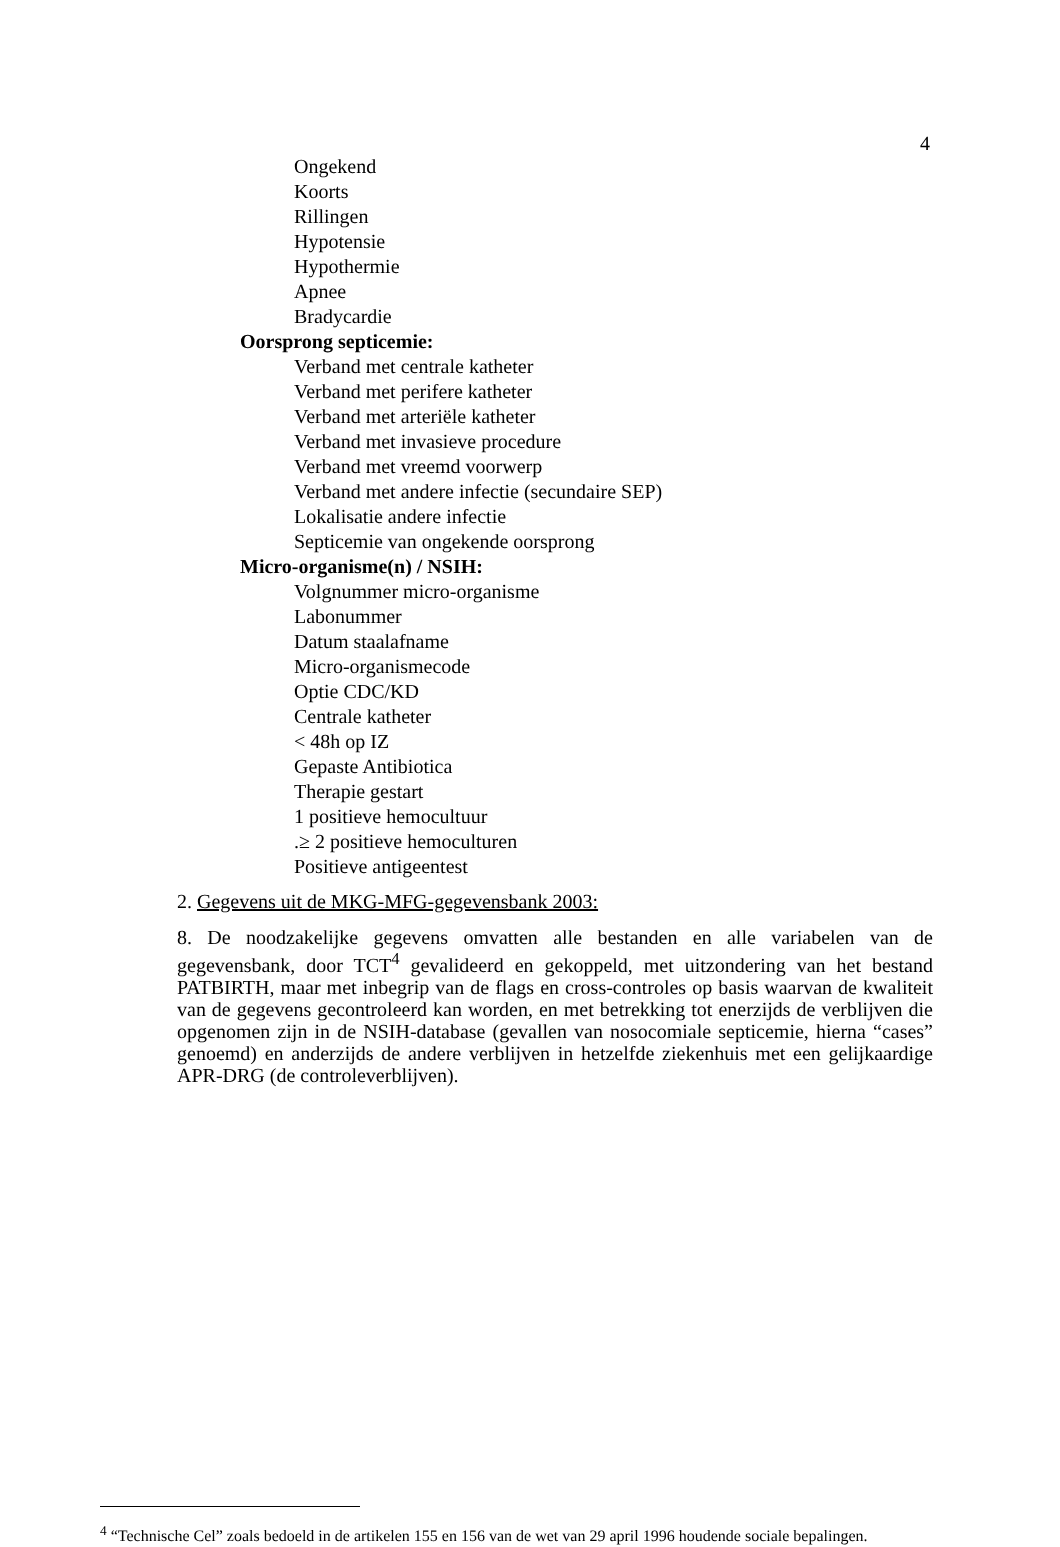4
Ongekend
Koorts
Rillingen
Hypotensie
Hypothermie
Apnee
Bradycardie
Oorsprong septicemie:
Verband met centrale katheter
Verband met perifere katheter
Verband met arteriële katheter
Verband met invasieve procedure
Verband met vreemd voorwerp
Verband met andere infectie (secundaire SEP)
Lokalisatie andere infectie
Septicemie van ongekende oorsprong
Micro-organisme(n) / NSIH:
Volgnummer micro-organisme
Labonummer
Datum staalafname
Micro-organismecode
Optie CDC/KD
Centrale katheter
< 48h op IZ
Gepaste Antibiotica
Therapie gestart
1 positieve hemocultuur
.≥ 2 positieve hemoculturen
Positieve antigeentest
2. Gegevens uit de MKG-MFG-gegevensbank 2003:
8. De noodzakelijke gegevens omvatten alle bestanden en alle variabelen van de gegevensbank, door TCT<sup>4</sup> gevalideerd en gekoppeld, met uitzondering van het bestand PATBIRTH, maar met inbegrip van de flags en cross-controles op basis waarvan de kwaliteit van de gegevens gecontroleerd kan worden, en met betrekking tot enerzijds de verblijven die opgenomen zijn in de NSIH-database (gevallen van nosocomiale septicemie, hierna “cases” genoemd) en anderzijds de andere verblijven in hetzelfde ziekenhuis met een gelijkaardige APR-DRG (de controleverblijven).
<sup>4</sup> “Technische Cel” zoals bedoeld in de artikelen 155 en 156 van de wet van 29 april 1996 houdende sociale bepalingen.